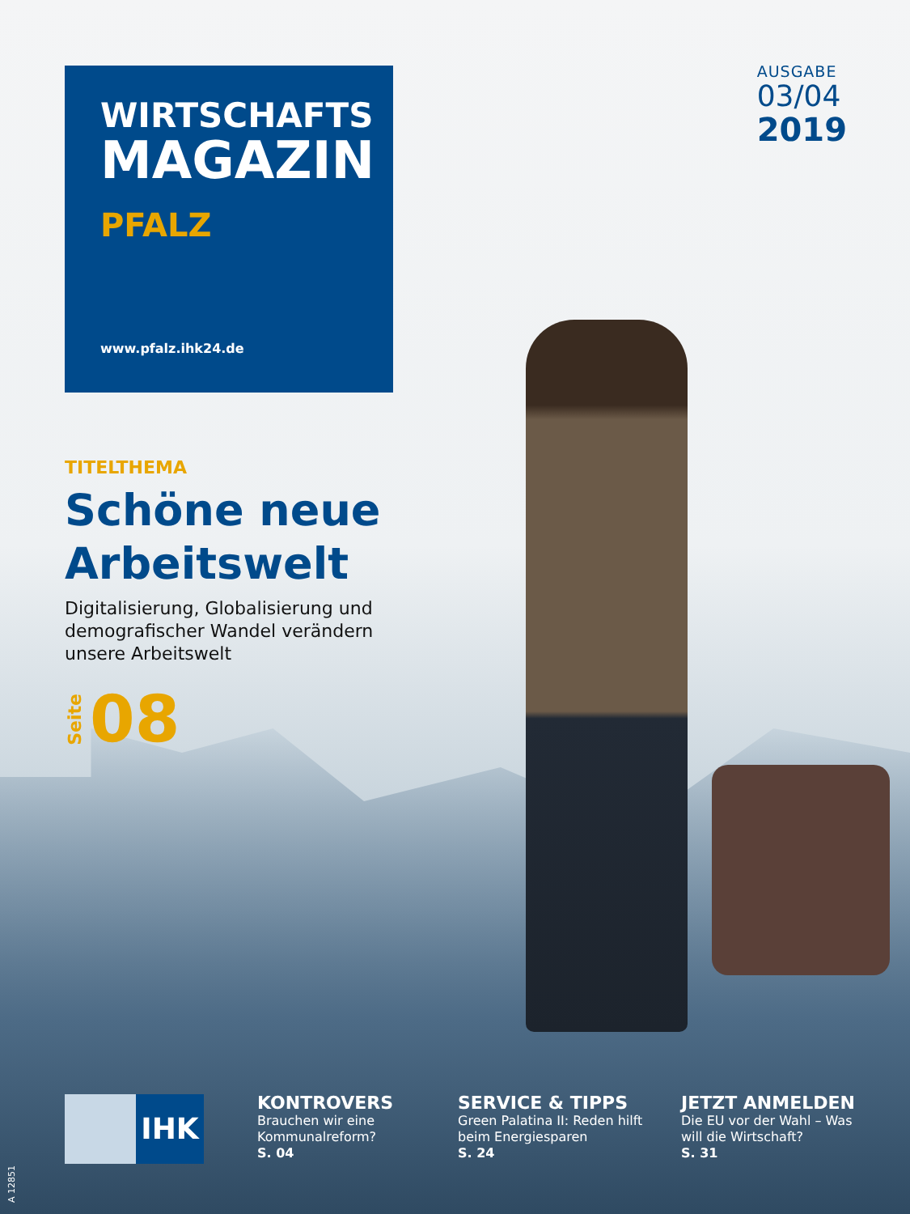WIRTSCHAFTS
MAGAZIN
PFALZ
www.pfalz.ihk24.de
AUSGABE
03/04
2019
TITELTHEMA
Schöne neue Arbeitswelt
Digitalisierung, Globalisierung und demografischer Wandel verändern unsere Arbeitswelt
Seite 08
IHK
KONTROVERS
Brauchen wir eine Kommunalreform?
S. 04
SERVICE & TIPPS
Green Palatina II: Reden hilft beim Energiesparen
S. 24
JETZT ANMELDEN
Die EU vor der Wahl – Was will die Wirtschaft?
S. 31
A 12851